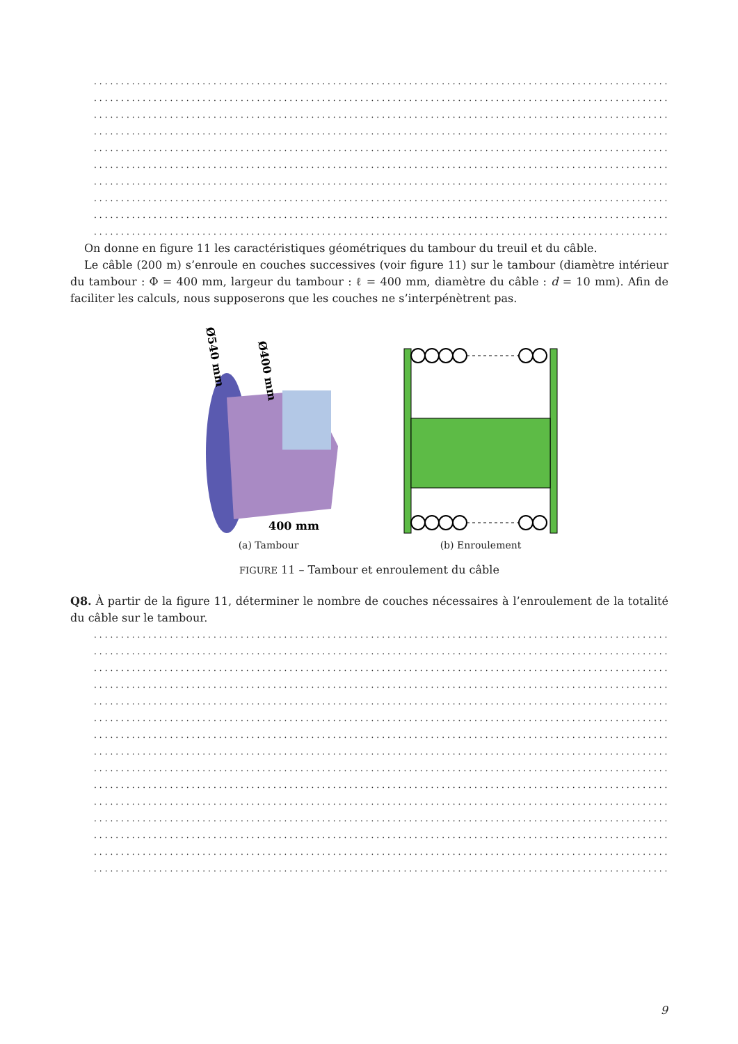..........................................................................................................................
..........................................................................................................................
..........................................................................................................................
..........................................................................................................................
..........................................................................................................................
..........................................................................................................................
..........................................................................................................................
..........................................................................................................................
..........................................................................................................................
..........................................................................................................................
On donne en figure 11 les caractéristiques géométriques du tambour du treuil et du câble.
Le câble (200 m) s’enroule en couches successives (voir figure 11) sur le tambour (diamètre intérieur du tambour : Φ = 400 mm, largeur du tambour : ℓ = 400 mm, diamètre du câble : d = 10 mm). Afin de faciliter les calculs, nous supposerons que les couches ne s’interpénètrent pas.
Ø540 mm
Ø400 mm
400 mm
(a) Tambour
(b) Enroulement
FIGURE 11 – Tambour et enroulement du câble
Q8. À partir de la figure 11, déterminer le nombre de couches nécessaires à l’enroulement de la totalité du câble sur le tambour.
..........................................................................................................................
..........................................................................................................................
..........................................................................................................................
..........................................................................................................................
..........................................................................................................................
..........................................................................................................................
..........................................................................................................................
..........................................................................................................................
..........................................................................................................................
..........................................................................................................................
..........................................................................................................................
..........................................................................................................................
..........................................................................................................................
..........................................................................................................................
..........................................................................................................................
9